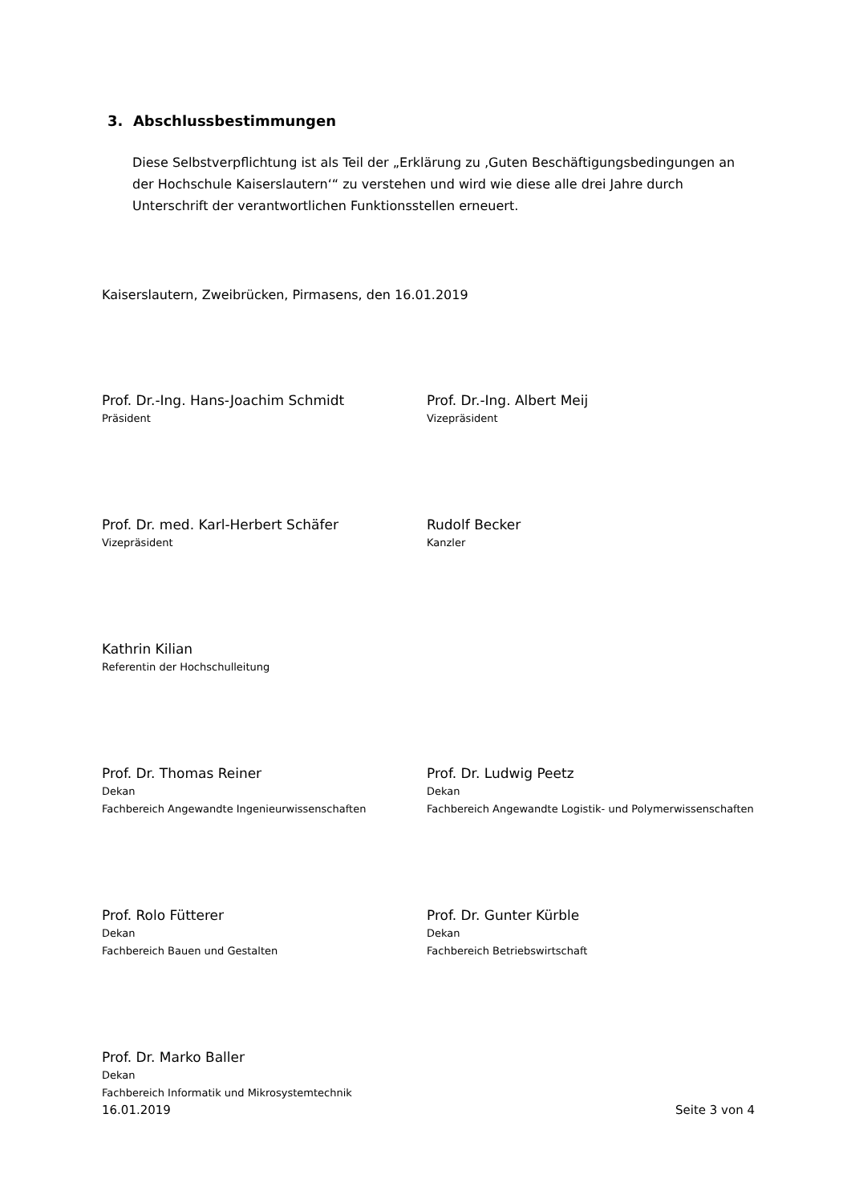3. Abschlussbestimmungen
Diese Selbstverpflichtung ist als Teil der „Erklärung zu ‚Guten Beschäftigungsbedingungen an der Hochschule Kaiserslautern‘“ zu verstehen und wird wie diese alle drei Jahre durch Unterschrift der verantwortlichen Funktionsstellen erneuert.
Kaiserslautern, Zweibrücken, Pirmasens, den 16.01.2019
Prof. Dr.-Ing. Hans-Joachim Schmidt
Präsident
Prof. Dr.-Ing. Albert Meij
Vizepräsident
Prof. Dr. med. Karl-Herbert Schäfer
Vizepräsident
Rudolf Becker
Kanzler
Kathrin Kilian
Referentin der Hochschulleitung
Prof. Dr. Thomas Reiner
Dekan
Fachbereich Angewandte Ingenieurwissenschaften
Prof. Dr. Ludwig Peetz
Dekan
Fachbereich Angewandte Logistik- und Polymerwissenschaften
Prof. Rolo Fütterer
Dekan
Fachbereich Bauen und Gestalten
Prof. Dr. Gunter Kürble
Dekan
Fachbereich Betriebswirtschaft
Prof. Dr. Marko Baller
Dekan
Fachbereich Informatik und Mikrosystemtechnik
16.01.2019 Seite 3 von 4